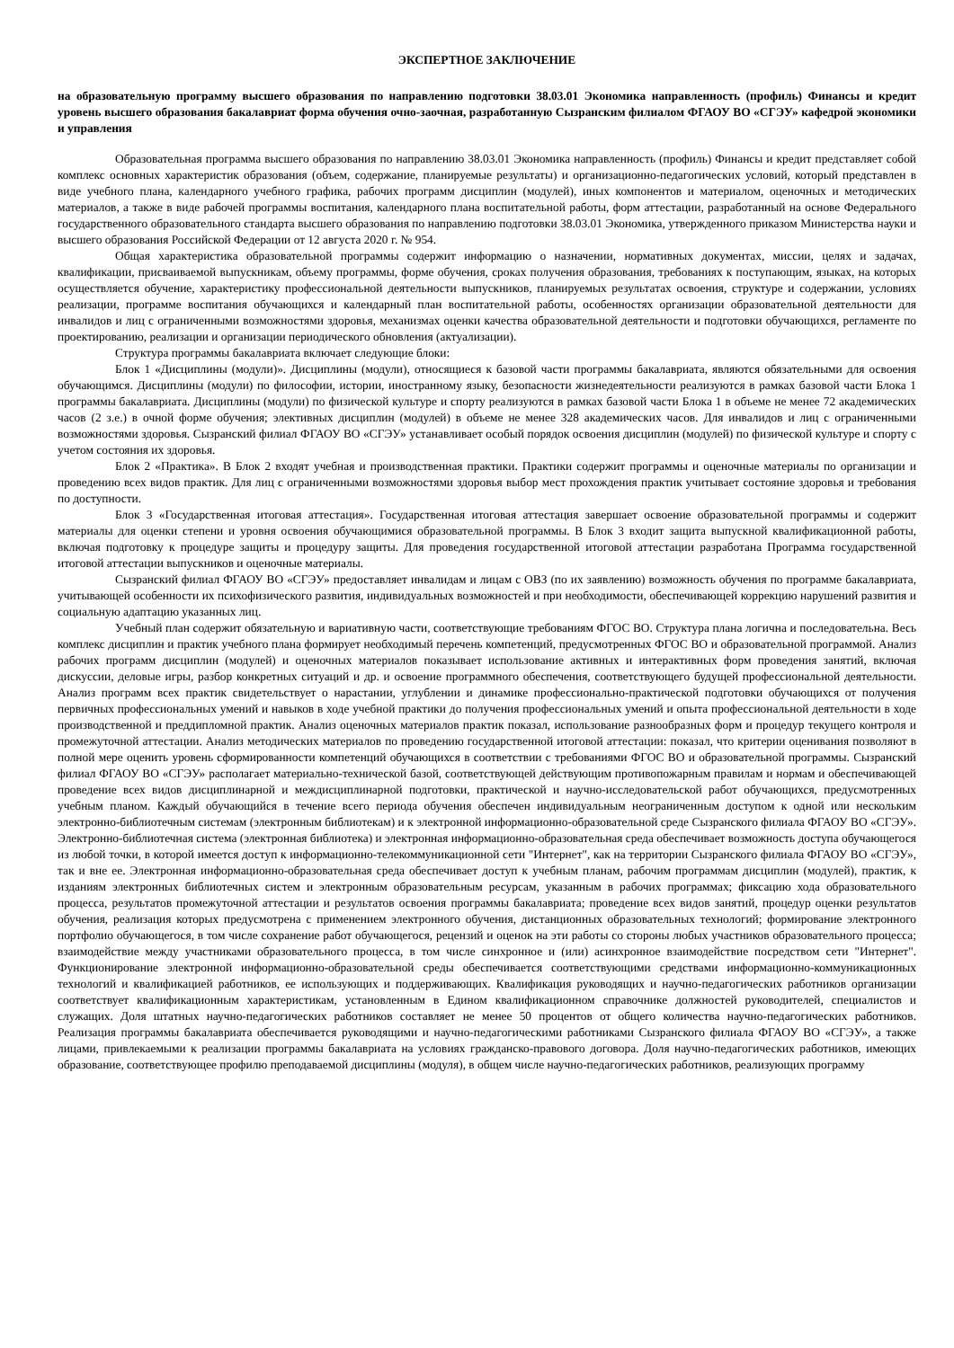ЭКСПЕРТНОЕ ЗАКЛЮЧЕНИЕ
на образовательную программу высшего образования по направлению подготовки 38.03.01 Экономика направленность (профиль) Финансы и кредит уровень высшего образования бакалавриат форма обучения очно-заочная, разработанную Сызранским филиалом ФГАОУ ВО «СГЭУ» кафедрой экономики и управления
Образовательная программа высшего образования по направлению 38.03.01 Экономика направленность (профиль) Финансы и кредит представляет собой комплекс основных характеристик образования (объем, содержание, планируемые результаты) и организационно-педагогических условий, который представлен в виде учебного плана, календарного учебного графика, рабочих программ дисциплин (модулей), иных компонентов и материалом, оценочных и методических материалов, а также в виде рабочей программы воспитания, календарного плана воспитательной работы, форм аттестации, разработанный на основе Федерального государственного образовательного стандарта высшего образования по направлению подготовки 38.03.01 Экономика, утвержденного приказом Министерства науки и высшего образования Российской Федерации от 12 августа 2020 г. № 954.
Общая характеристика образовательной программы содержит информацию о назначении, нормативных документах, миссии, целях и задачах, квалификации, присваиваемой выпускникам, объему программы, форме обучения, сроках получения образования, требованиях к поступающим, языках, на которых осуществляется обучение, характеристику профессиональной деятельности выпускников, планируемых результатах освоения, структуре и содержании, условиях реализации, программе воспитания обучающихся и календарный план воспитательной работы, особенностях организации образовательной деятельности для инвалидов и лиц с ограниченными возможностями здоровья, механизмах оценки качества образовательной деятельности и подготовки обучающихся, регламенте по проектированию, реализации и организации периодического обновления (актуализации).
Структура программы бакалавриата включает следующие блоки:
Блок 1 «Дисциплины (модули)». Дисциплины (модули), относящиеся к базовой части программы бакалавриата, являются обязательными для освоения обучающимся. Дисциплины (модули) по философии, истории, иностранному языку, безопасности жизнедеятельности реализуются в рамках базовой части Блока 1 программы бакалавриата. Дисциплины (модули) по физической культуре и спорту реализуются в рамках базовой части Блока 1 в объеме не менее 72 академических часов (2 з.е.) в очной форме обучения; элективных дисциплин (модулей) в объеме не менее 328 академических часов. Для инвалидов и лиц с ограниченными возможностями здоровья. Сызранский филиал ФГАОУ ВО «СГЭУ» устанавливает особый порядок освоения дисциплин (модулей) по физической культуре и спорту с учетом состояния их здоровья.
Блок 2 «Практика». В Блок 2 входят учебная и производственная практики. Практики содержит программы и оценочные материалы по организации и проведению всех видов практик. Для лиц с ограниченными возможностями здоровья выбор мест прохождения практик учитывает состояние здоровья и требования по доступности.
Блок 3 «Государственная итоговая аттестация». Государственная итоговая аттестация завершает освоение образовательной программы и содержит материалы для оценки степени и уровня освоения обучающимися образовательной программы. В Блок 3 входит защита выпускной квалификационной работы, включая подготовку к процедуре защиты и процедуру защиты. Для проведения государственной итоговой аттестации разработана Программа государственной итоговой аттестации выпускников и оценочные материалы.
Сызранский филиал ФГАОУ ВО «СГЭУ» предоставляет инвалидам и лицам с ОВЗ (по их заявлению) возможность обучения по программе бакалавриата, учитывающей особенности их психофизического развития, индивидуальных возможностей и при необходимости, обеспечивающей коррекцию нарушений развития и социальную адаптацию указанных лиц.
Учебный план содержит обязательную и вариативную части, соответствующие требованиям ФГОС ВО. Структура плана логична и последовательна. Весь комплекс дисциплин и практик учебного плана формирует необходимый перечень компетенций, предусмотренных ФГОС ВО и образовательной программой. Анализ рабочих программ дисциплин (модулей) и оценочных материалов показывает использование активных и интерактивных форм проведения занятий, включая дискуссии, деловые игры, разбор конкретных ситуаций и др. и освоение программного обеспечения, соответствующего будущей профессиональной деятельности. Анализ программ всех практик свидетельствует о нарастании, углублении и динамике профессионально-практической подготовки обучающихся от получения первичных профессиональных умений и навыков в ходе учебной практики до получения профессиональных умений и опыта профессиональной деятельности в ходе производственной и преддипломной практик. Анализ оценочных материалов практик показал, использование разнообразных форм и процедур текущего контроля и промежуточной аттестации. Анализ методических материалов по проведению государственной итоговой аттестации: показал, что критерии оценивания позволяют в полной мере оценить уровень сформированности компетенций обучающихся в соответствии с требованиями ФГОС ВО и образовательной программы. Сызранский филиал ФГАОУ ВО «СГЭУ» располагает материально-технической базой, соответствующей действующим противопожарным правилам и нормам и обеспечивающей проведение всех видов дисциплинарной и междисциплинарной подготовки, практической и научно-исследовательской работ обучающихся, предусмотренных учебным планом. Каждый обучающийся в течение всего периода обучения обеспечен индивидуальным неограниченным доступом к одной или нескольким электронно-библиотечным системам (электронным библиотекам) и к электронной информационно-образовательной среде Сызранского филиала ФГАОУ ВО «СГЭУ». Электронно-библиотечная система (электронная библиотека) и электронная информационно-образовательная среда обеспечивает возможность доступа обучающегося из любой точки, в которой имеется доступ к информационно-телекоммуникационной сети "Интернет", как на территории Сызранского филиала ФГАОУ ВО «СГЭУ», так и вне ее. Электронная информационно-образовательная среда обеспечивает доступ к учебным планам, рабочим программам дисциплин (модулей), практик, к изданиям электронных библиотечных систем и электронным образовательным ресурсам, указанным в рабочих программах; фиксацию хода образовательного процесса, результатов промежуточной аттестации и результатов освоения программы бакалавриата; проведение всех видов занятий, процедур оценки результатов обучения, реализация которых предусмотрена с применением электронного обучения, дистанционных образовательных технологий; формирование электронного портфолио обучающегося, в том числе сохранение работ обучающегося, рецензий и оценок на эти работы со стороны любых участников образовательного процесса; взаимодействие между участниками образовательного процесса, в том числе синхронное и (или) асинхронное взаимодействие посредством сети "Интернет". Функционирование электронной информационно-образовательной среды обеспечивается соответствующими средствами информационно-коммуникационных технологий и квалификацией работников, ее использующих и поддерживающих. Квалификация руководящих и научно-педагогических работников организации соответствует квалификационным характеристикам, установленным в Едином квалификационном справочнике должностей руководителей, специалистов и служащих. Доля штатных научно-педагогических работников составляет не менее 50 процентов от общего количества научно-педагогических работников. Реализация программы бакалавриата обеспечивается руководящими и научно-педагогическими работниками Сызранского филиала ФГАОУ ВО «СГЭУ», а также лицами, привлекаемыми к реализации программы бакалавриата на условиях гражданско-правового договора. Доля научно-педагогических работников, имеющих образование, соответствующее профилю преподаваемой дисциплины (модуля), в общем числе научно-педагогических работников, реализующих программу